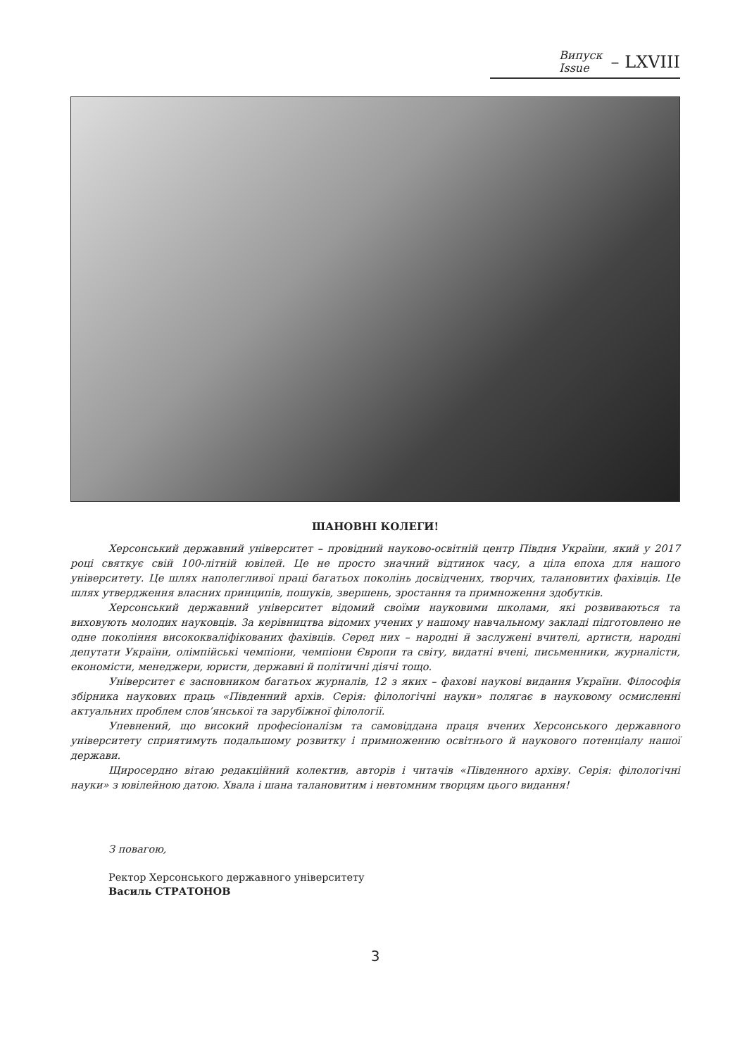Випуск
Issue
– LXVIII
ШАНОВНІ КОЛЕГИ!
Херсонський державний університет – провідний науково-освітній центр Півдня України, який у 2017 році святкує свій 100-літній ювілей. Це не просто значний відтинок часу, а ціла епоха для нашого університету. Це шлях наполегливої праці багатьох поколінь досвідчених, творчих, талановитих фахівців. Це шлях утвердження власних принципів, пошуків, звершень, зростання та примноження здобутків.
Херсонський державний університет відомий своїми науковими школами, які розвиваються та виховують молодих науковців. За керівництва відомих учених у нашому навчальному закладі підготовлено не одне покоління висококваліфікованих фахівців. Серед них – народні й заслужені вчителі, артисти, народні депутати України, олімпійські чемпіони, чемпіони Європи та світу, видатні вчені, письменники, журналісти, економісти, менеджери, юристи, державні й політичні діячі тощо.
Університет є засновником багатьох журналів, 12 з яких – фахові наукові видання України. Філософія збірника наукових праць «Південний архів. Серія: філологічні науки» полягає в науковому осмисленні актуальних проблем слов’янської та зарубіжної філології.
Упевнений, що високий професіоналізм та самовіддана праця вчених Херсонського державного університету сприятимуть подальшому розвитку і примноженню освітнього й наукового потенціалу нашої держави.
Щиросердно вітаю редакційний колектив, авторів і читачів «Південного архіву. Серія: філологічні науки» з ювілейною датою. Хвала і шана талановитим і невтомним творцям цього видання!
З повагою,
Ректор Херсонського державного університету
Василь СТРАТОНОВ
3